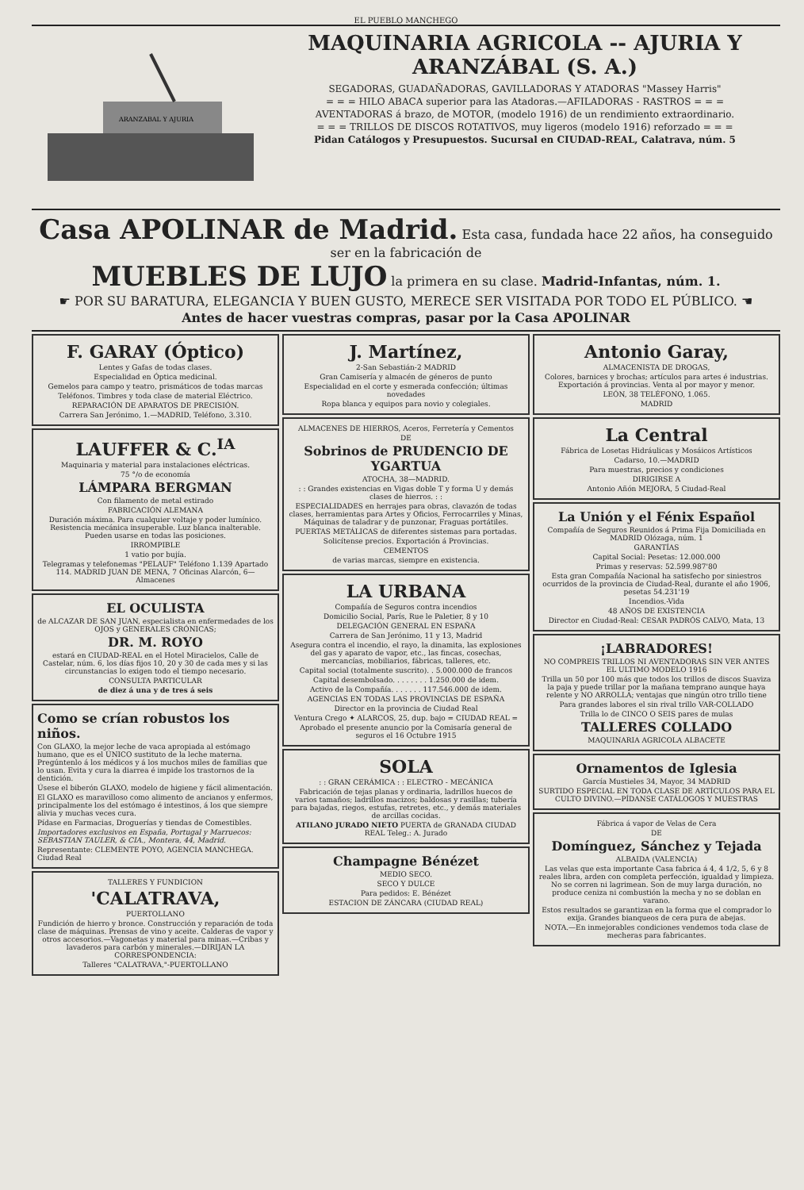EL PUEBLO MANCHEGO
ARANZABAL Y AJURIA
MAQUINARIA AGRICOLA -- AJURIA Y ARANZÁBAL (S. A.)
SEGADORAS, GUADAÑADORAS, GAVILLADORAS Y ATADORAS "Massey Harris"
= = = HILO ABACA superior para las Atadoras.—AFILADORAS - RASTROS = = =
AVENTADORAS á brazo, de MOTOR, (modelo 1916) de un rendimiento extraordinario.
= = = TRILLOS DE DISCOS ROTATIVOS, muy ligeros (modelo 1916) reforzado = = =
Pidan Catálogos y Presupuestos. Sucursal en CIUDAD-REAL, Calatrava, núm. 5
Casa APOLINAR de Madrid. Esta casa, fundada hace 22 años, ha conseguido ser en la fabricación de
MUEBLES DE LUJO la primera en su clase. Madrid-Infantas, núm. 1.
☛ POR SU BARATURA, ELEGANCIA Y BUEN GUSTO, MERECE SER VISITADA POR TODO EL PÚBLICO. ☚
Antes de hacer vuestras compras, pasar por la Casa APOLINAR
F. GARAY (Óptico)
Lentes y Gafas de todas clases.
Especialidad en Óptica medicinal.
Gemelos para campo y teatro, prismáticos de todas marcas
Teléfonos. Timbres y toda clase de material Eléctrico.
REPARACIÓN DE APARATOS DE PRECISIÓN.
Carrera San Jerónimo, 1.—MADRID, Teléfono, 3.310.
LAUFFER & C.<sup>IA</sup>
Maquinaria y material para instalaciones eléctricas.
75 °/o de economía
LÁMPARA BERGMAN
Con filamento de metal estirado
FABRICACIÓN ALEMANA
Duración máxima. Para cualquier voltaje y poder lumínico. Resistencia mecánica insuperable. Luz blanca inalterable. Pueden usarse en todas las posiciones.
IRROMPIBLE
1 vatio por bujía.
Telegramas y telefonemas "PELAUF" Teléfono 1.139 Apartado 114. MADRID JUAN DE MENA, 7 Oficinas Alarcón, 6—Almacenes
EL OCULISTA
de ALCAZAR DE SAN JUAN, especialista en enfermedades de los OJOS y GENERALES CRÓNICAS;
DR. M. ROYO
estará en CIUDAD-REAL en el Hotel Miracielos, Calle de Castelar, núm. 6, los días fijos 10, 20 y 30 de cada mes y si las circunstancias lo exigen todo el tiempo necesario.
CONSULTA PARTICULAR
de diez á una y de tres á seis
Como se crían robustos los niños.
Con GLAXO, la mejor leche de vaca apropiada al estómago humano, que es el ÚNICO sustituto de la leche materna. Pregúntenlo á los médicos y á los muchos miles de familias que lo usan. Evita y cura la diarrea é impide los trastornos de la dentición.
Úsese el biberón GLAXO, modelo de higiene y fácil alimentación.
El GLAXO es maravilloso como alimento de ancianos y enfermos, principalmente los del estómago é intestinos, á los que siempre alivia y muchas veces cura.
Pídase en Farmacias, Droguerías y tiendas de Comestibles.
Importadores exclusivos en España, Portugal y Marruecos: SEBASTIAN TAULER, & CIA., Montera, 44, Madrid.
Representante: CLEMENTE POYO, AGENCIA MANCHEGA. Ciudad Real
TALLERES Y FUNDICION
'CALATRAVA,
PUERTOLLANO
Fundición de hierro y bronce. Construcción y reparación de toda clase de máquinas. Prensas de vino y aceite. Calderas de vapor y otros accesorios.—Vagonetas y material para minas.—Cribas y lavaderos para carbón y minerales.—DIRIJAN LA CORRESPONDENCIA:
Talleres "CALATRAVA,"-PUERTOLLANO
J. Martínez,
2-San Sebastián-2 MADRID
Gran Camisería y almacén de géneros de punto
Especialidad en el corte y esmerada confección; últimas novedades
Ropa blanca y equipos para novio y colegiales.
ALMACENES DE HIERROS, Aceros, Ferretería y Cementos
DE
Sobrinos de PRUDENCIO DE YGARTUA
ATOCHA, 38—MADRID.
: : Grandes existencias en Vigas doble T y forma U y demás clases de hierros. : :
ESPECIALIDADES en herrajes para obras, clavazón de todas clases, herramientas para Artes y Oficios, Ferrocarriles y Minas, Máquinas de taladrar y de punzonar, Fraguas portátiles.
PUERTAS METÁLICAS de diferentes sistemas para portadas.
Solicítense precios. Exportación á Provincias.
CEMENTOS
de varias marcas, siempre en existencia.
LA URBANA
Compañía de Seguros contra incendios
Domicilio Social, París, Rue le Paletier, 8 y 10
DELEGACIÓN GENERAL EN ESPAÑA
Carrera de San Jerónimo, 11 y 13, Madrid
Asegura contra el incendio, el rayo, la dinamita, las explosiones del gas y aparato de vapor, etc., las fincas, cosechas, mercancías, mobiliarios, fábricas, talleres, etc.
Capital social (totalmente suscrito). . 5.000.000 de francos
Capital desembolsado. . . . . . . . 1.250.000 de idem.
Activo de la Compañía. . . . . . . 117.546.000 de idem.
AGENCIAS EN TODAS LAS PROVINCIAS DE ESPAÑA
Director en la provincia de Ciudad Real
Ventura Crego ✦ ALARCOS, 25, dup. bajo = CIUDAD REAL =
Aprobado el presente anuncio por la Comisaría general de seguros el 16 Octubre 1915
SOLA
: : GRAN CERÁMICA : : ELECTRO - MECÁNICA
Fabricación de tejas planas y ordinaria, ladrillos huecos de varios tamaños; ladrillos macizos; baldosas y rasillas; tubería para bajadas, riegos, estufas, retretes, etc., y demás materiales de arcillas cocidas.
ATILANO JURADO NIETO PUERTA de GRANADA CIUDAD REAL Teleg.: A. Jurado
Champagne Bénézet
MEDIO SECO.
SECO Y DULCE
Para pedidos: E. Bénézet
ESTACION DE ZÁNCARA (CIUDAD REAL)
Antonio Garay,
ALMACENISTA DE DROGAS,
Colores, barnices y brochas; artículos para artes é industrias. Exportación á provincias. Venta al por mayor y menor.
LEÓN, 38 TELÉFONO, 1.065.
MADRID
La Central
Fábrica de Losetas Hidráulicas y Mosáicos Artísticos
Cadarso, 10.—MADRID
Para muestras, precios y condiciones
DIRIGIRSE A
Antonio Añón MEJORA, 5 Ciudad-Real
La Unión y el Fénix Español
Compañía de Seguros Reunidos á Prima Fija Domiciliada en MADRID Olózaga, núm. 1
GARANTÍAS
Capital Social: Pesetas: 12.000.000
Primas y reservas: 52.599.987'80
Esta gran Compañía Nacional ha satisfecho por siniestros ocurridos de la provincia de Ciudad-Real, durante el año 1906, pesetas 54.231'19
Incendios.-Vida
48 AÑOS DE EXISTENCIA
Director en Ciudad-Real: CESAR PADRÓS CALVO, Mata, 13
¡LABRADORES!
NO COMPREIS TRILLOS NI AVENTADORAS SIN VER ANTES EL ULTIMO MODELO 1916
Trilla un 50 por 100 más que todos los trillos de discos Suaviza la paja y puede trillar por la mañana temprano aunque haya relente y NO ARROLLA; ventajas que ningún otro trillo tiene
Para grandes labores el sin rival trillo VAR-COLLADO
Trilla lo de CINCO O SEIS pares de mulas
TALLERES COLLADO
MAQUINARIA AGRICOLA ALBACETE
Ornamentos de Iglesia
García Mustieles 34, Mayor, 34 MADRID
SURTIDO ESPECIAL EN TODA CLASE DE ARTÍCULOS PARA EL CULTO DIVINO.—PÍDANSE CATÁLOGOS Y MUESTRAS
Fábrica á vapor de Velas de Cera
DE
Domínguez, Sánchez y Tejada
ALBAIDA (VALENCIA)
Las velas que esta importante Casa fabrica á 4, 4 1/2, 5, 6 y 8 reales libra, arden con completa perfección, igualdad y limpieza. No se corren ni lagrimean. Son de muy larga duración, no produce ceniza ni combustión la mecha y no se doblan en varano.
Estos resultados se garantizan en la forma que el comprador lo exija. Grandes bianqueos de cera pura de abejas.
NOTA.—En inmejorables condiciones vendemos toda clase de mecheras para fabricantes.